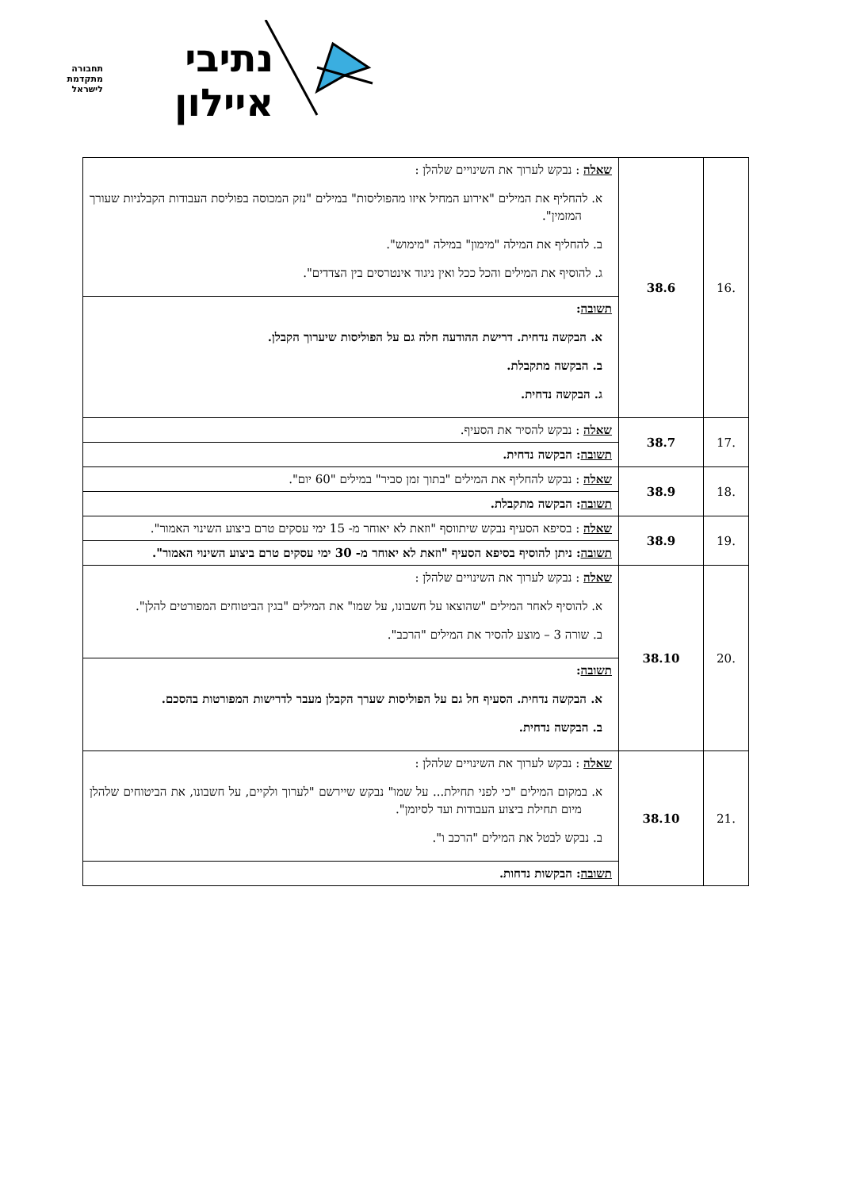נתיבי
איילון
תחבורה
מתקדמת
לישראל
| .16 | 38.6 | שאלה : נבקש לערוך את השינויים שלהלן : א. להחליף את המילים "אירוע המחיל איזו מהפוליסות" במילים "נזק המכוסה בפוליסת העבודות הקבלניות שעורך המזמין". ב. להחליף את המילה "מימון" במילה "מימוש". ג. להוסיף את המילים והכל ככל ואין ניגוד אינטרסים בין הצדדים". |
| | | תשובה : א. הבקשה נדחית. דרישת ההודעה חלה גם על הפוליסות שיערוך הקבלן. ב. הבקשה מתקבלת. ג. הבקשה נדחית. |
| .17 | 38.7 | שאלה : נבקש להסיר את הסעיף. |
| | | תשובה : הבקשה נדחית. |
| .18 | 38.9 | שאלה : נבקש להחליף את המילים "בתוך זמן סביר" במילים "60 יום". |
| | | תשובה : הבקשה מתקבלת. |
| .19 | 38.9 | שאלה : בסיפא הסעיף נבקש שיתווסף "וזאת לא יאוחר מ- 15 ימי עסקים טרם ביצוע השינוי האמור". |
| | | תשובה : ניתן להוסיף בסיפא הסעיף "וזאת לא יאוחר מ- 30 ימי עסקים טרם ביצוע השינוי האמור". |
| .20 | 38.10 | שאלה : נבקש לערוך את השינויים שלהלן : א. להוסיף לאחר המילים "שהוצאו על חשבונו, על שמו" את המילים "בגין הביטוחים המפורטים להלן". ב. שורה 3 – מוצע להסיר את המילים "הרכב". |
| | | תשובה : א. הבקשה נדחית. הסעיף חל גם על הפוליסות שערך הקבלן מעבר לדרישות המפורטות בהסכם. ב. הבקשה נדחית. |
| .21 | 38.10 | שאלה : נבקש לערוך את השינויים שלהלן : א. במקום המילים "כי לפני תחילת... על שמו" נבקש שיירשם "לערוך ולקיים, על חשבונו, את הביטוחים שלהלן מיום תחילת ביצוע העבודות ועד לסיומן". ב. נבקש לבטל את המילים "הרכב ו". |
| | | תשובה : הבקשות נדחות. |